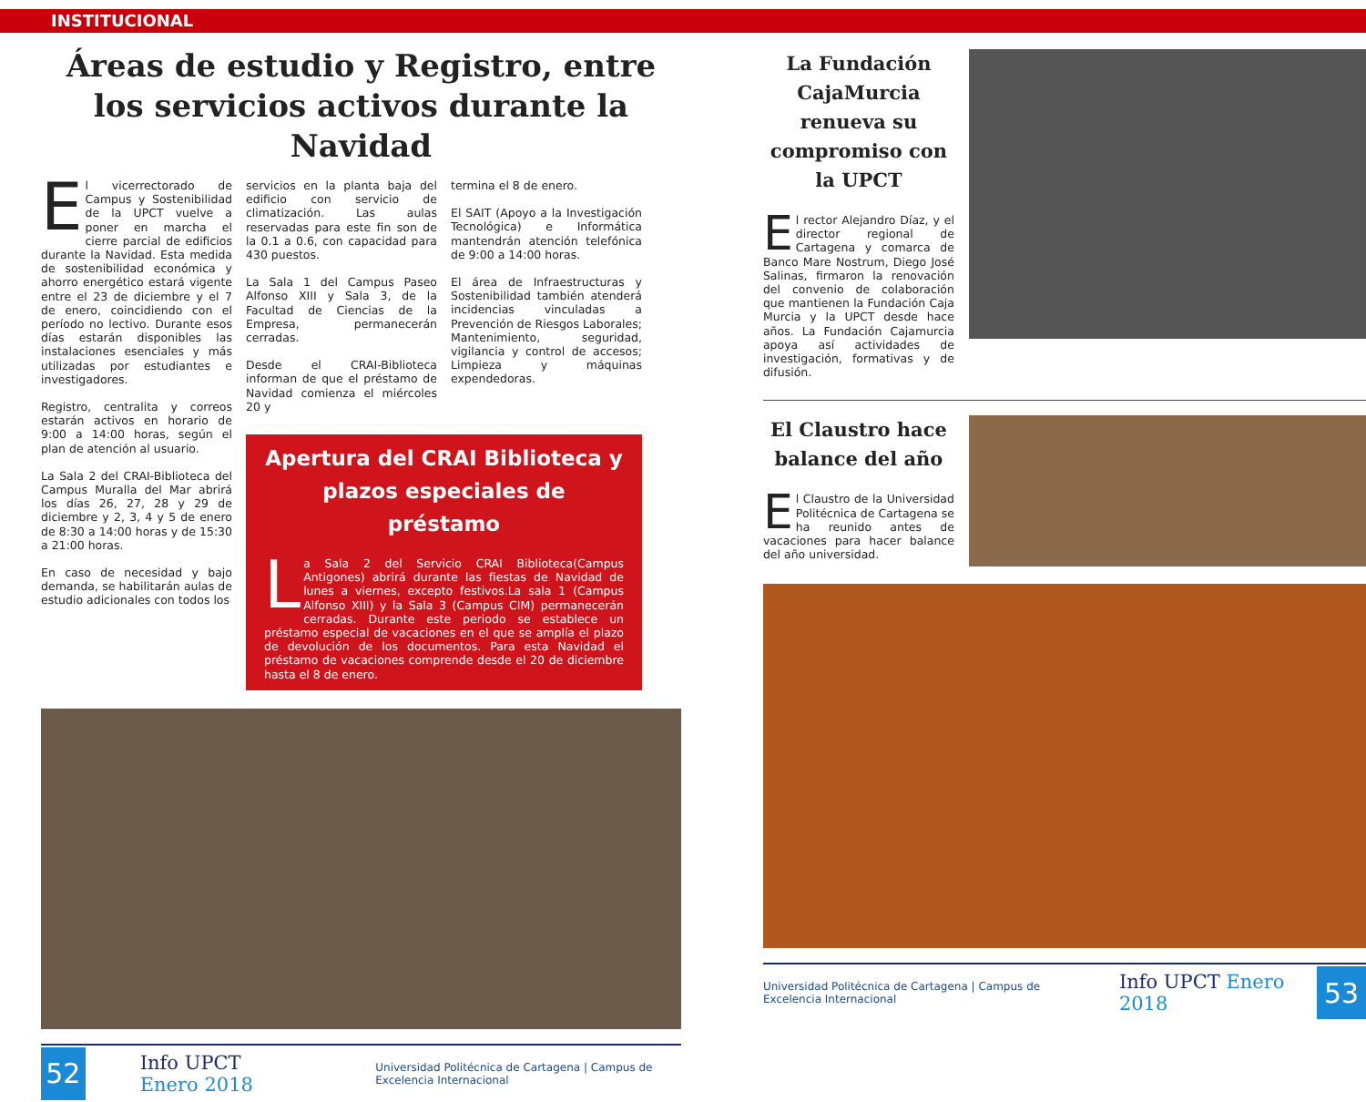INSTITUCIONAL
Áreas de estudio y Registro, entre los servicios activos durante la Navidad
El vicerrectorado de Campus y Sostenibilidad de la UPCT vuelve a poner en marcha el cierre parcial de edificios durante la Navidad. Esta medida de sostenibilidad económica y ahorro energético estará vigente entre el 23 de diciembre y el 7 de enero, coincidiendo con el período no lectivo. Durante esos días estarán disponibles las instalaciones esenciales y más utilizadas por estudiantes e investigadores.
Registro, centralita y correos estarán activos en horario de 9:00 a 14:00 horas, según el plan de atención al usuario.
La Sala 2 del CRAI-Biblioteca del Campus Muralla del Mar abrirá los días 26, 27, 28 y 29 de diciembre y 2, 3, 4 y 5 de enero de 8:30 a 14:00 horas y de 15:30 a 21:00 horas.
En caso de necesidad y bajo demanda, se habilitarán aulas de estudio adicionales con todos los
servicios en la planta baja del edificio con servicio de climatización. Las aulas reservadas para este fin son de la 0.1 a 0.6, con capacidad para 430 puestos.
La Sala 1 del Campus Paseo Alfonso XIII y Sala 3, de la Facultad de Ciencias de la Empresa, permanecerán cerradas.
Desde el CRAI-Biblioteca informan de que el préstamo de Navidad comienza el miércoles 20 y
termina el 8 de enero.
El SAIT (Apoyo a la Investigación Tecnológica) e Informática mantendrán atención telefónica de 9:00 a 14:00 horas.
El área de Infraestructuras y Sostenibilidad también atenderá incidencias vinculadas a Prevención de Riesgos Laborales; Mantenimiento, seguridad, vigilancia y control de accesos; Limpieza y máquinas expendedoras.
Apertura del CRAI Biblioteca y plazos especiales de préstamo
La Sala 2 del Servicio CRAI Biblioteca(Campus Antigones) abrirá durante las fiestas de Navidad de lunes a viernes, excepto festivos.La sala 1 (Campus Alfonso XIII) y la Sala 3 (Campus CIM) permanecerán cerradas. Durante este periodo se establece un préstamo especial de vacaciones en el que se amplía el plazo de devolución de los documentos. Para esta Navidad el préstamo de vacaciones comprende desde el 20 de diciembre hasta el 8 de enero.
52
Info UPCT Enero 2018
Universidad Politécnica de Cartagena | Campus de Excelencia Internacional
La Fundación CajaMurcia renueva su compromiso con la UPCT
El rector Alejandro Díaz, y el director regional de Cartagena y comarca de Banco Mare Nostrum, Diego José Salinas, firmaron la renovación del convenio de colaboración que mantienen la Fundación Caja Murcia y la UPCT desde hace años. La Fundación Cajamurcia apoya así actividades de investigación, formativas y de difusión.
El Claustro hace balance del año
El Claustro de la Universidad Politécnica de Cartagena se ha reunido antes de vacaciones para hacer balance del año universidad.
Universidad Politécnica de Cartagena | Campus de Excelencia Internacional
Info UPCT Enero 2018
53